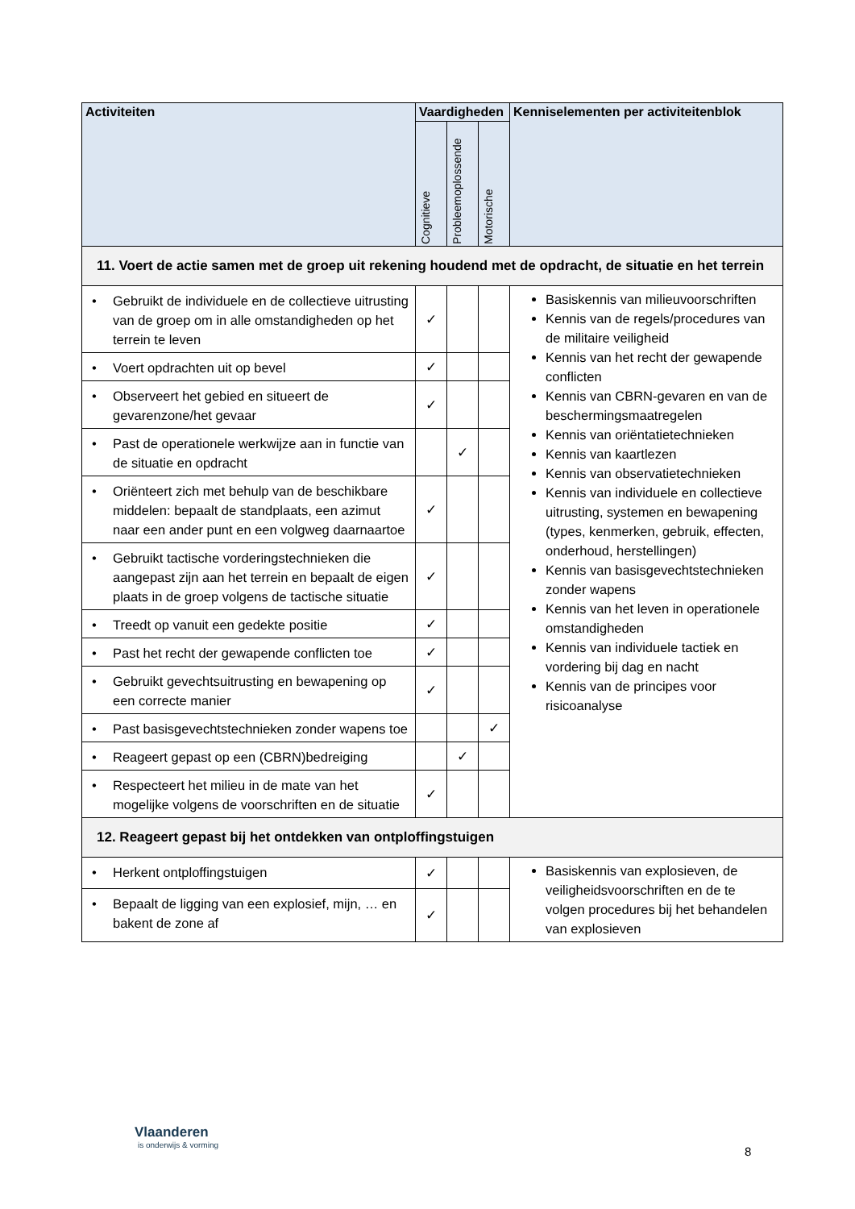| Activiteiten | Vaardigheden | | | Kenniselementen per activiteitenblok |
| --- | --- | --- | --- | --- |
| | Cognitieve | Probleemoplossende | Motorische | |
| 11. Voert de actie samen met de groep uit rekening houdend met de opdracht, de situatie en het terrein | | | | |
| • Gebruikt de individuele en de collectieve uitrusting van de groep om in alle omstandigheden op het terrein te leven | ✓ | | | Basiskennis van milieuvoorschriften Kennis van de regels/procedures van de militaire veiligheid Kennis van het recht der gewapende conflicten Kennis van CBRN-gevaren en van de beschermingsmaatregelen Kennis van oriëntatietechnieken Kennis van kaartlezen Kennis van observatietechnieken Kennis van individuele en collectieve uitrusting, systemen en bewapening (types, kenmerken, gebruik, effecten, onderhoud, herstellingen) Kennis van basisgevechtstechnieken zonder wapens Kennis van het leven in operationele omstandigheden Kennis van individuele tactiek en vordering bij dag en nacht Kennis van de principes voor risicoanalyse |
| • Voert opdrachten uit op bevel | ✓ | | | |
| • Observeert het gebied en situeert de gevarenzone/het gevaar | ✓ | | | |
| • Past de operationele werkwijze aan in functie van de situatie en opdracht | | ✓ | | |
| • Oriënteert zich met behulp van de beschikbare middelen: bepaalt de standplaats, een azimut naar een ander punt en een volgweg daarnaartoe | ✓ | | | |
| • Gebruikt tactische vorderingstechnieken die aangepast zijn aan het terrein en bepaalt de eigen plaats in de groep volgens de tactische situatie | ✓ | | | |
| • Treedt op vanuit een gedekte positie | ✓ | | | |
| • Past het recht der gewapende conflicten toe | ✓ | | | |
| • Gebruikt gevechtsuitrusting en bewapening op een correcte manier | ✓ | | | |
| • Past basisgevechtstechnieken zonder wapens toe | | | ✓ | |
| • Reageert gepast op een (CBRN)bedreiging | | ✓ | | |
| • Respecteert het milieu in de mate van het mogelijke volgens de voorschriften en de situatie | ✓ | | | |
| 12. Reageert gepast bij het ontdekken van ontploffingstuigen | | | | |
| • Herkent ontploffingstuigen | ✓ | | | Basiskennis van explosieven, de veiligheidsvoorschriften en de te volgen procedures bij het behandelen van explosieven |
| • Bepaalt de ligging van een explosief, mijn, … en bakent de zone af | ✓ | | | |
Vlaanderen
is onderwijs & vorming
8